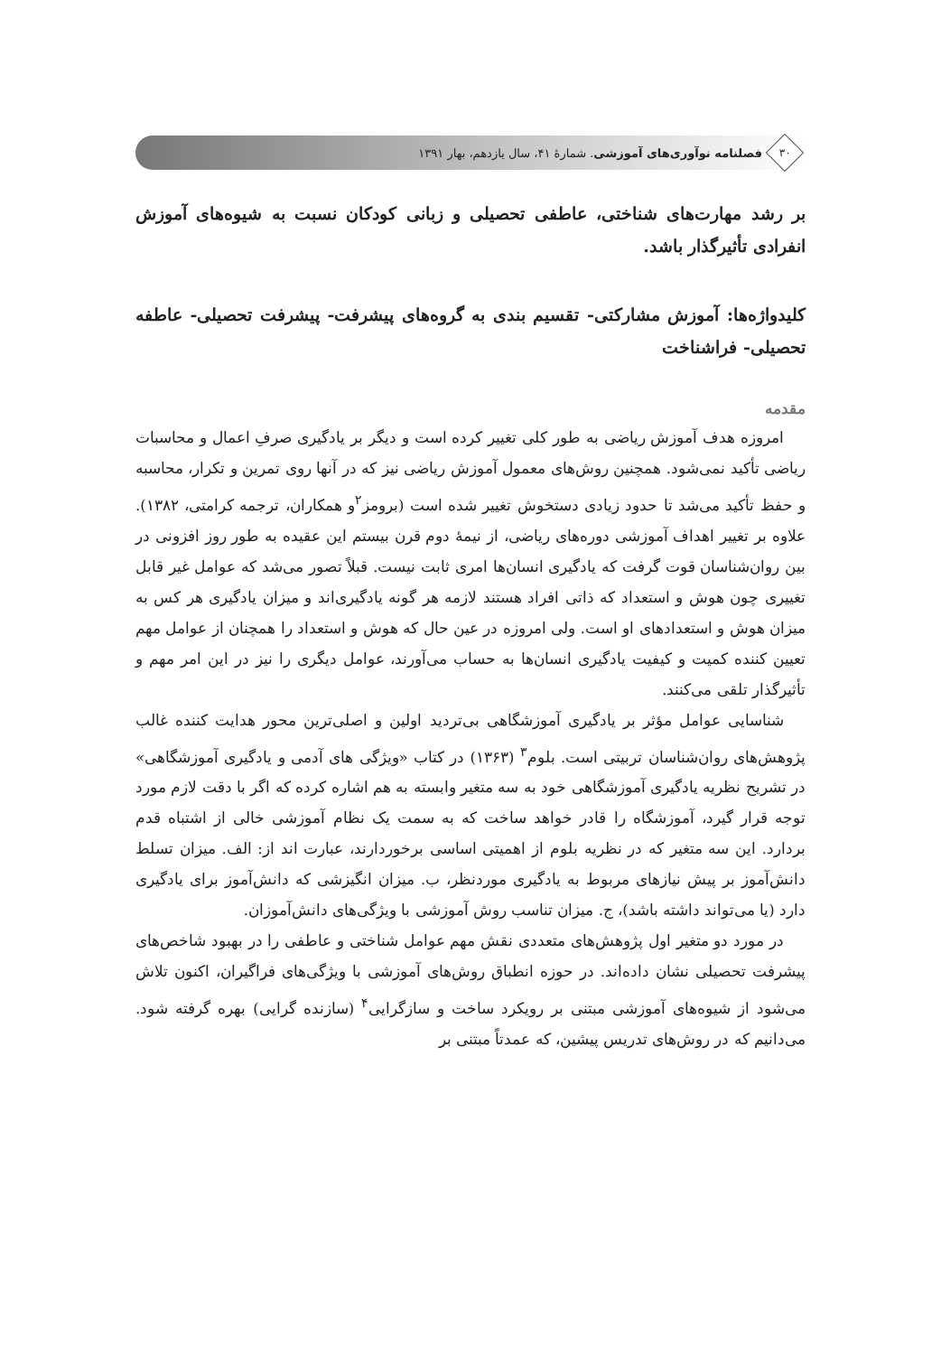۳۰
فصلنامه نوآوری‌های آموزشی. شمارهٔ ۴۱، سال یازدهم، بهار ۱۳۹۱
بر رشد مهارت‌های شناختی، عاطفی تحصیلی و زبانی کودکان نسبت به شیوه‌های آموزش انفرادی تأثیرگذار باشد.
کلیدواژه‌ها: آموزش مشارکتی- تقسیم بندی به گروه‌های پیشرفت- پیشرفت تحصیلی- عاطفه تحصیلی- فراشناخت
مقدمه
امروزه هدف آموزش ریاضی به طور کلی تغییر کرده است و دیگر بر یادگیری صرفِ اعمال و محاسبات ریاضی تأکید نمی‌شود. همچنین روش‌های معمول آموزش ریاضی نیز که در آنها روی تمرین و تکرار، محاسبه و حفظ تأکید می‌شد تا حدود زیادی دستخوش تغییر شده است (برومز<sup>۲</sup>و همکاران، ترجمه کرامتی، ۱۳۸۲). علاوه بر تغییر اهداف آموزشی دوره‌های ریاضی، از نیمهٔ دوم قرن بیستم این عقیده به طور روز افزونی در بین روان‌شناسان قوت گرفت که یادگیری انسان‌ها امری ثابت نیست. قبلاً تصور می‌شد که عوامل غیر قابل تغییری چون هوش و استعداد که ذاتی افراد هستند لازمه هر گونه یادگیری‌اند و میزان یادگیری هر کس به میزان هوش و استعدادهای او است. ولی امروزه در عین حال که هوش و استعداد را همچنان از عوامل مهم تعیین کننده کمیت و کیفیت یادگیری انسان‌ها به حساب می‌آورند، عوامل دیگری را نیز در این امر مهم و تأثیرگذار تلقی می‌کنند.
شناسایی عوامل مؤثر بر یادگیری آموزشگاهی بی‌تردید اولین و اصلی‌ترین محور هدایت کننده غالب پژوهش‌های روان‌شناسان تربیتی است. بلوم<sup>۳</sup> (۱۳۶۳) در کتاب «ویژگی های آدمی و یادگیری آموزشگاهی» در تشریح نظریه یادگیری آموزشگاهی خود به سه متغیر وابسته به هم اشاره کرده که اگر با دقت لازم مورد توجه قرار گیرد، آموزشگاه را قادر خواهد ساخت که به سمت یک نظام آموزشی خالی از اشتباه قدم بردارد. این سه متغیر که در نظریه بلوم از اهمیتی اساسی برخوردارند، عبارت اند از: الف. میزان تسلط دانش‌آموز بر پیش نیازهای مربوط به یادگیری موردنظر، ب. میزان انگیزشی که دانش‌آموز برای یادگیری دارد (یا می‌تواند داشته باشد)، ج. میزان تناسب روش آموزشی با ویژگی‌های دانش‌آموزان.
در مورد دو متغیر اول پژوهش‌های متعددی نقش مهم عوامل شناختی و عاطفی را در بهبود شاخص‌های پیشرفت تحصیلی نشان داده‌اند. در حوزه انطباق روش‌های آموزشی با ویژگی‌های فراگیران، اکنون تلاش می‌شود از شیوه‌های آموزشی مبتنی بر رویکرد ساخت و سازگرایی<sup>۴</sup> (سازنده گرایی) بهره گرفته شود. می‌دانیم که در روش‌های تدریس پیشین، که عمدتاً مبتنی بر